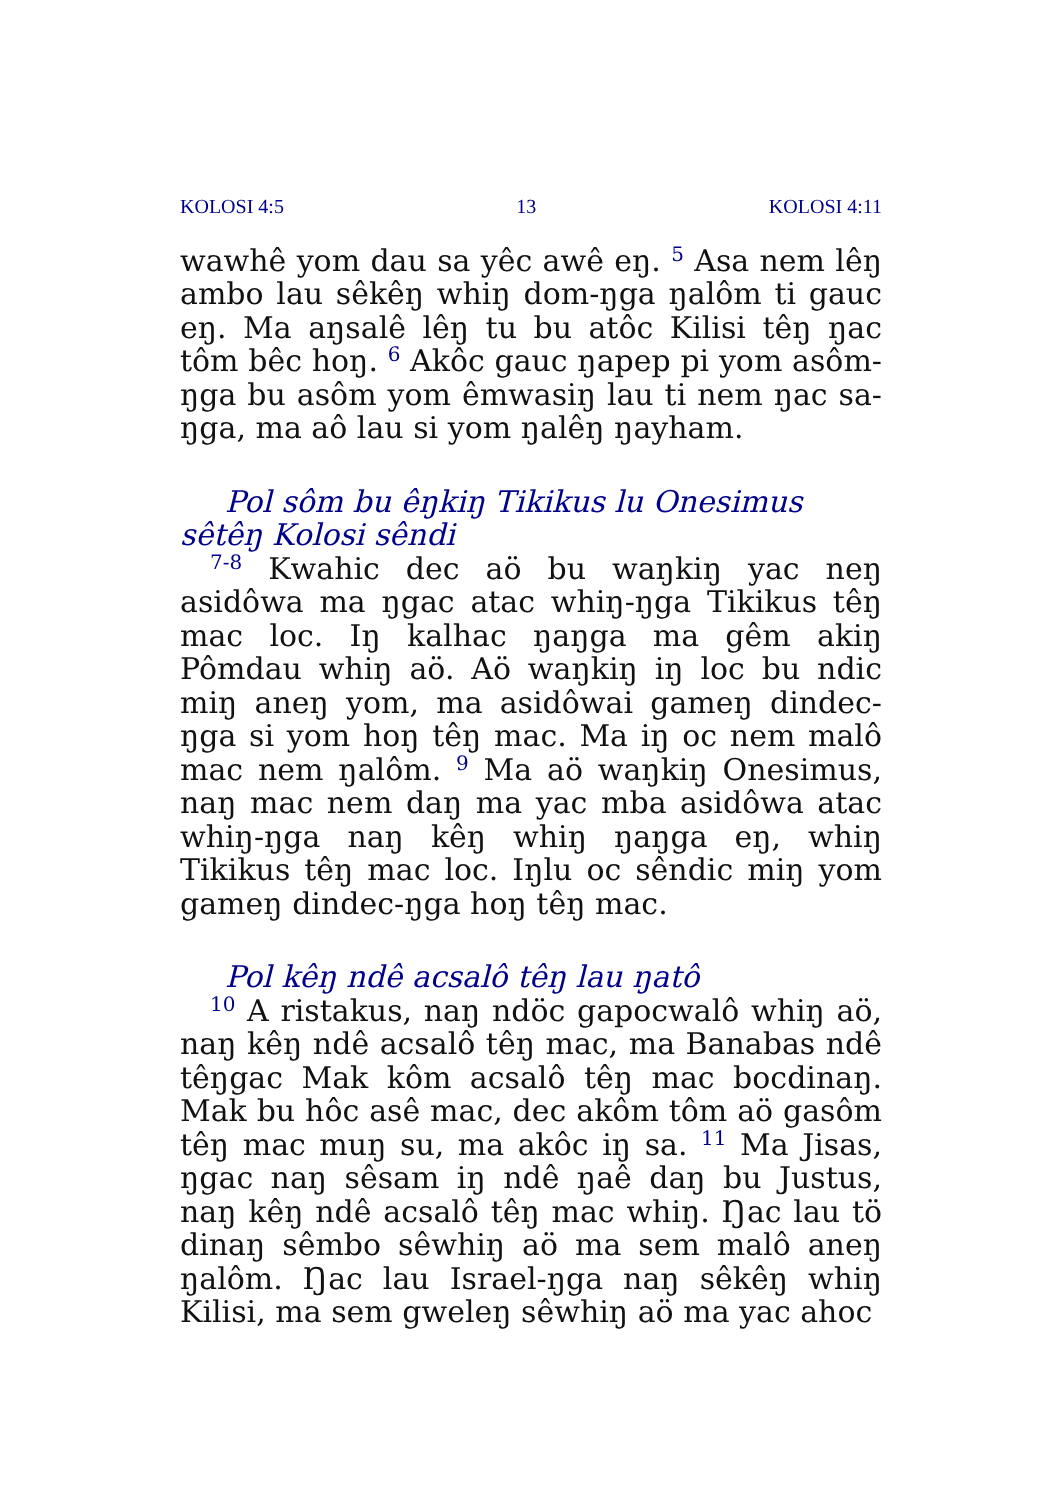KOLOSI 4:5 13 KOLOSI 4:11
wawhê yom dau sa yêc awê eŋ. <sup>5</sup> Asa nem lêŋ ambo lau sêkêŋ whiŋ dom-ŋga ŋalôm ti gauc eŋ. Ma aŋsalê lêŋ tu bu atôc Kilisi têŋ ŋac tôm bêc hoŋ. <sup>6</sup> Akôc gauc ŋapep pi yom asôm-ŋga bu asôm yom êmwasiŋ lau ti nem ŋac sa-ŋga, ma aô lau si yom ŋalêŋ ŋayham.
Pol sôm bu êŋkiŋ Tikikus lu Onesimus sêtêŋ Kolosi sêndi
<sup>7-8</sup> Kwahic dec aö bu waŋkiŋ yac neŋ asidôwa ma ŋgac atac whiŋ-ŋga Tikikus têŋ mac loc. Iŋ kalhac ŋaŋga ma gêm akiŋ Pômdau whiŋ aö. Aö waŋkiŋ iŋ loc bu ndic miŋ aneŋ yom, ma asidôwai gameŋ dindec-ŋga si yom hoŋ têŋ mac. Ma iŋ oc nem malô mac nem ŋalôm. <sup>9</sup> Ma aö waŋkiŋ Onesimus, naŋ mac nem daŋ ma yac mba asidôwa atac whiŋ-ŋga naŋ kêŋ whiŋ ŋaŋga eŋ, whiŋ Tikikus têŋ mac loc. Iŋlu oc sêndic miŋ yom gameŋ dindec-ŋga hoŋ têŋ mac.
Pol kêŋ ndê acsalô têŋ lau ŋatô
<sup>10</sup> A ristakus, naŋ ndöc gapocwalô whiŋ aö, naŋ kêŋ ndê acsalô têŋ mac, ma Banabas ndê têŋgac Mak kôm acsalô têŋ mac bocdinaŋ. Mak bu hôc asê mac, dec akôm tôm aö gasôm têŋ mac muŋ su, ma akôc iŋ sa. <sup>11</sup> Ma Jisas, ŋgac naŋ sêsam iŋ ndê ŋaê daŋ bu Justus, naŋ kêŋ ndê acsalô têŋ mac whiŋ. Ŋac lau tö dinaŋ sêmbo sêwhiŋ aö ma sem malô aneŋ ŋalôm. Ŋac lau Israel-ŋga naŋ sêkêŋ whiŋ Kilisi, ma sem gweleŋ sêwhiŋ aö ma yac ahoc